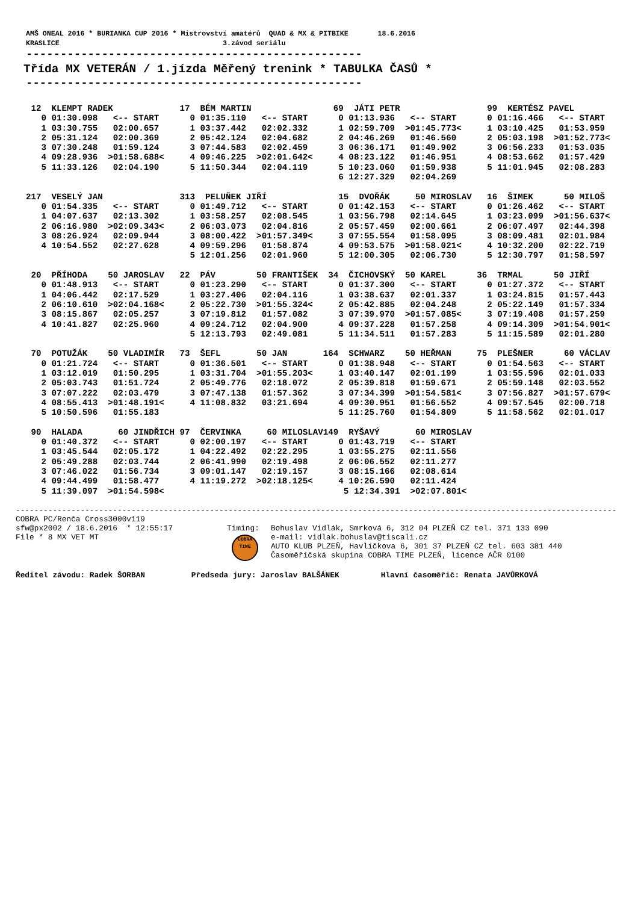AMŠ ONEAL 2016 * BURIANKA CUP 2016 * Mistrovství amatérů QUAD & MX & PITBIKE 18.6.2016 KRASLICE 3.závod seriálu
-------------------------------------------------
Třída MX VETERÁN / 1.jízda Měřený trenink * TABULKA ČASŮ *
-------------------------------------------------
12 KLEMPT RADEK 17 BÉM MARTIN 69 JÁTI PETR 99 KERTÉSZ PAVEL 0 01:30.098 <-- START 0 01:35.110 <-- START 0 01:13.936 <-- START 0 01:16.466 <-- START 1 03:30.755 02:00.657 1 03:37.442 02:02.332 1 02:59.709 >01:45.773< 1 03:10.425 01:53.959 2 05:31.124 02:00.369 2 05:42.124 02:04.682 2 04:46.269 01:46.560 2 05:03.198 >01:52.773< 3 07:30.248 01:59.124 3 07:44.583 02:02.459 3 06:36.171 01:49.902 3 06:56.233 01:53.035 4 09:28.936 >01:58.688< 4 09:46.225 >02:01.642< 4 08:23.122 01:46.951 4 08:53.662 01:57.429 5 11:33.126 02:04.190 5 11:50.344 02:04.119 5 10:23.060 01:59.938 5 11:01.945 02:08.283 6 12:27.329 02:04.269
217 VESELÝ JAN 313 PELUŇEK JIŘÍ 15 DVOŘÁK 50 MIROSLAV 16 ŠIMEK 50 MILOŠ 0 01:54.335 <-- START 0 01:49.712 <-- START 0 01:42.153 <-- START 0 01:26.462 <-- START 1 04:07.637 02:13.302 1 03:58.257 02:08.545 1 03:56.798 02:14.645 1 03:23.099 >01:56.637< 2 06:16.980 >02:09.343< 2 06:03.073 02:04.816 2 05:57.459 02:00.661 2 06:07.497 02:44.398 3 08:26.924 02:09.944 3 08:00.422 >01:57.349< 3 07:55.554 01:58.095 3 08:09.481 02:01.984 4 10:54.552 02:27.628 4 09:59.296 01:58.874 4 09:53.575 >01:58.021< 4 10:32.200 02:22.719 5 12:01.256 02:01.960 5 12:00.305 02:06.730 5 12:30.797 01:58.597
20 PŘÍHODA 50 JAROSLAV 22 PÁV 50 FRANTIŠEK 34 ČICHOVSKÝ 50 KAREL 36 TRMAL 50 JIŘÍ 0 01:48.913 <-- START 0 01:23.290 <-- START 0 01:37.300 <-- START 0 01:27.372 <-- START 1 04:06.442 02:17.529 1 03:27.406 02:04.116 1 03:38.637 02:01.337 1 03:24.815 01:57.443 2 06:10.610 >02:04.168< 2 05:22.730 >01:55.324< 2 05:42.885 02:04.248 2 05:22.149 01:57.334 3 08:15.867 02:05.257 3 07:19.812 01:57.082 3 07:39.970 >01:57.085< 3 07:19.408 01:57.259 4 10:41.827 02:25.960 4 09:24.712 02:04.900 4 09:37.228 01:57.258 4 09:14.309 >01:54.901< 5 12:13.793 02:49.081 5 11:34.511 01:57.283 5 11:15.589 02:01.280
70 POTUŽÁK 50 VLADIMÍR 73 ŠEFL 50 JAN 164 SCHWARZ 50 HEŘMAN 75 PLEŠNER 60 VÁCLAV 0 01:21.724 <-- START 0 01:36.501 <-- START 0 01:38.948 <-- START 0 01:54.563 <-- START 1 03:12.019 01:50.295 1 03:31.704 >01:55.203< 1 03:40.147 02:01.199 1 03:55.596 02:01.033 2 05:03.743 01:51.724 2 05:49.776 02:18.072 2 05:39.818 01:59.671 2 05:59.148 02:03.552 3 07:07.222 02:03.479 3 07:47.138 01:57.362 3 07:34.399 >01:54.581< 3 07:56.827 >01:57.679< 4 08:55.413 >01:48.191< 4 11:08.832 03:21.694 4 09:30.951 01:56.552 4 09:57.545 02:00.718 5 10:50.596 01:55.183 5 11:25.760 01:54.809 5 11:58.562 02:01.017
90 HALADA 60 JINDŘICH 97 ČERVINKA 60 MILOSLAV149 RYŠAVÝ 60 MIROSLAV 0 01:40.372 <-- START 0 02:00.197 <-- START 0 01:43.719 <-- START 1 03:45.544 02:05.172 1 04:22.492 02:22.295 1 03:55.275 02:11.556 2 05:49.288 02:03.744 2 06:41.990 02:19.498 2 06:06.552 02:11.277 3 07:46.022 01:56.734 3 09:01.147 02:19.157 3 08:15.166 02:08.614 4 09:44.499 01:58.477 4 11:19.272 >02:18.125< 4 10:26.590 02:11.424 5 11:39.097 >01:54.598< 5 12:34.391 >02:07.801<
---------------------------------------------------------------------------------------------------------------------------------- COBRA PC/Renča Cross3000v119
sfw@px2002 / 18.6.2016 * 12:55:17 File * 8 MX VET MT
Timing:
COBRA
TIME
Bohuslav Vidlák, Smrková 6, 312 04 PLZEŇ CZ tel. 371 133 090 e-mail: vidlak.bohuslav@tiscali.cz AUTO KLUB PLZEŇ, Havlíčkova 6, 301 37 PLZEŇ CZ tel. 603 381 440 Časoměřičská skupina COBRA TIME PLZEŇ, licence AČR 0100
Ředitel závodu: Radek ŠORBAN Předseda jury: Jaroslav BALŠÁNEK Hlavní časoměřič: Renata JAVŮRKOVÁ